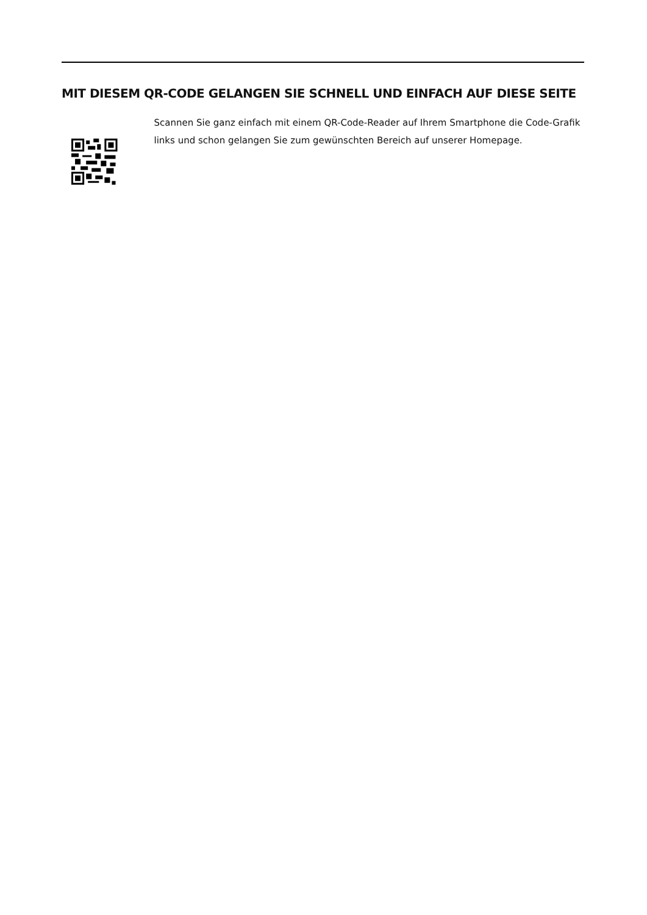MIT DIESEM QR-CODE GELANGEN SIE SCHNELL UND EINFACH AUF DIESE SEITE
Scannen Sie ganz einfach mit einem QR-Code-Reader auf Ihrem Smartphone die Code-Grafik links und schon gelangen Sie zum gewünschten Bereich auf unserer Homepage.